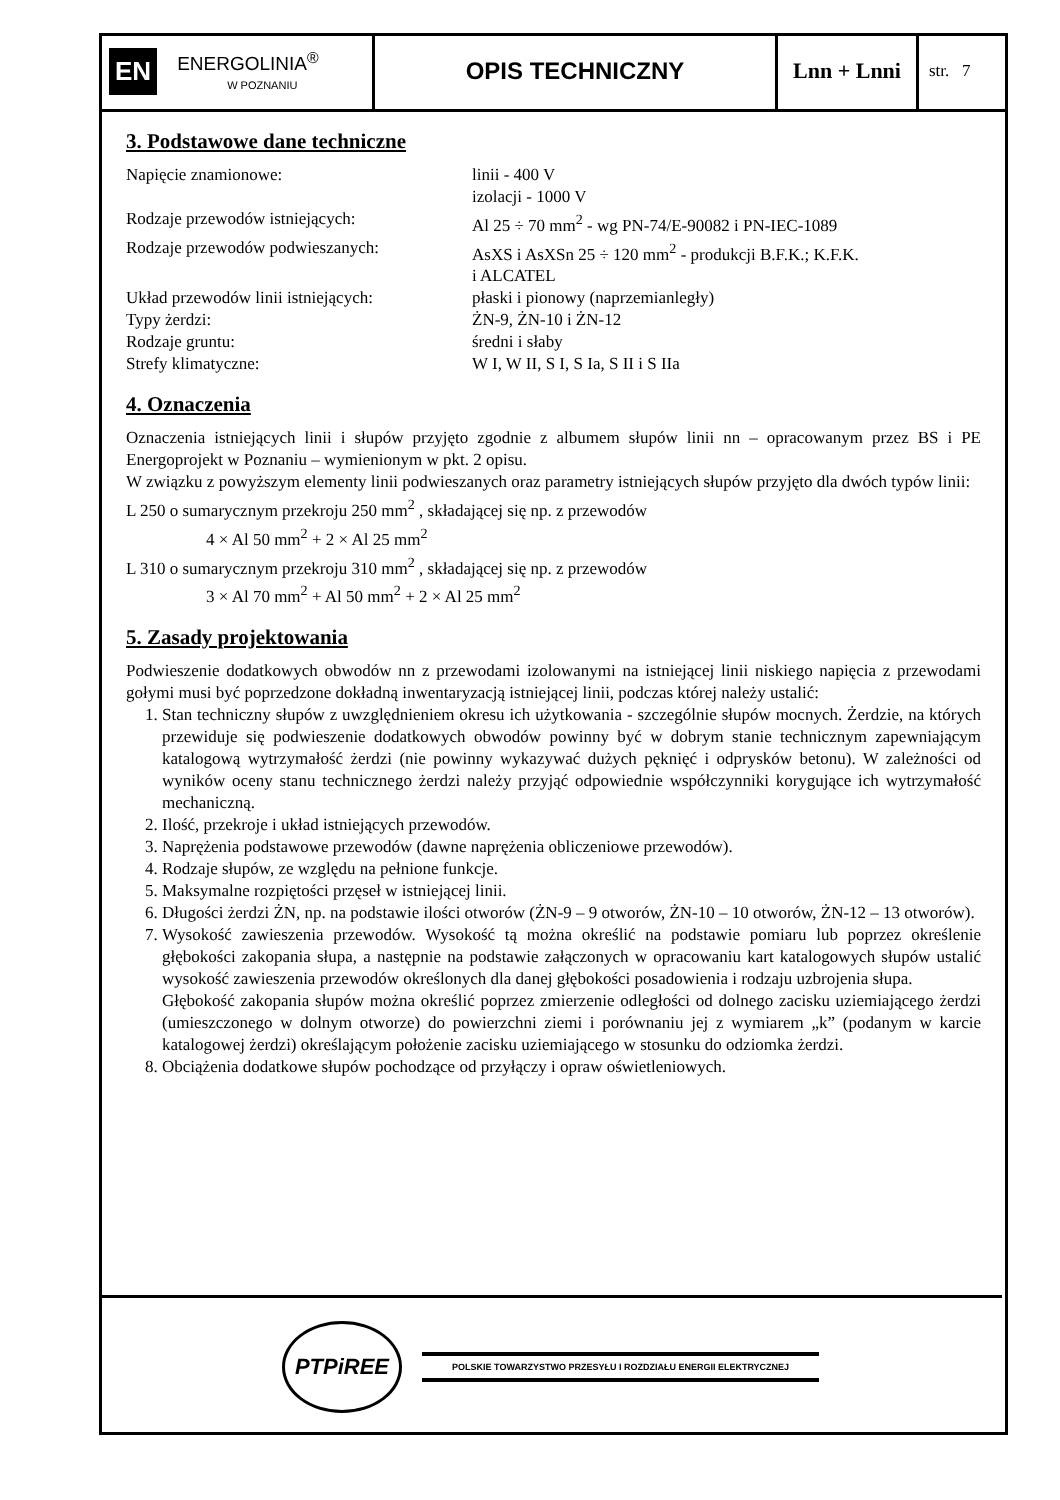EN ENERGOLINIA<sup>®</sup>
W POZNANIU
OPIS TECHNICZNY Lnn + Lnni
str. 7
3. Podstawowe dane techniczne
| Napięcie znamionowe: | linii - 400 V izolacji - 1000 V |
| Rodzaje przewodów istniejących: | Al 25 ÷ 70 mm<sup>2</sup> - wg PN-74/E-90082 i PN-IEC-1089 |
| Rodzaje przewodów podwieszanych: | AsXS i AsXSn 25 ÷ 120 mm<sup>2</sup> - produkcji B.F.K.; K.F.K. i ALCATEL |
| Układ przewodów linii istniejących: | płaski i pionowy (naprzemianległy) |
| Typy żerdzi: | ŻN-9, ŻN-10 i ŻN-12 |
| Rodzaje gruntu: | średni i słaby |
| Strefy klimatyczne: | W I, W II, S I, S Ia, S II i S IIa |
4. Oznaczenia
Oznaczenia istniejących linii i słupów przyjęto zgodnie z albumem słupów linii nn – opracowanym przez BS i PE Energoprojekt w Poznaniu – wymienionym w pkt. 2 opisu.
W związku z powyższym elementy linii podwieszanych oraz parametry istniejących słupów przyjęto dla dwóch typów linii:
L 250 o sumarycznym przekroju 250 mm<sup>2</sup> , składającej się np. z przewodów
4 × Al 50 mm<sup>2</sup> + 2 × Al 25 mm<sup>2</sup>
L 310 o sumarycznym przekroju 310 mm<sup>2</sup> , składającej się np. z przewodów
3 × Al 70 mm<sup>2</sup> + Al 50 mm<sup>2</sup> + 2 × Al 25 mm<sup>2</sup>
5. Zasady projektowania
Podwieszenie dodatkowych obwodów nn z przewodami izolowanymi na istniejącej linii niskiego napięcia z przewodami gołymi musi być poprzedzone dokładną inwentaryzacją istniejącej linii, podczas której należy ustalić:
1. Stan techniczny słupów z uwzględnieniem okresu ich użytkowania - szczególnie słupów mocnych. Żerdzie, na których przewiduje się podwieszenie dodatkowych obwodów powinny być w dobrym stanie technicznym zapewniającym katalogową wytrzymałość żerdzi (nie powinny wykazywać dużych pęknięć i odprysków betonu). W zależności od wyników oceny stanu technicznego żerdzi należy przyjąć odpowiednie współczynniki korygujące ich wytrzymałość mechaniczną.
2. Ilość, przekroje i układ istniejących przewodów.
3. Naprężenia podstawowe przewodów (dawne naprężenia obliczeniowe przewodów).
4. Rodzaje słupów, ze względu na pełnione funkcje.
5. Maksymalne rozpiętości przęseł w istniejącej linii.
6. Długości żerdzi ŻN, np. na podstawie ilości otworów (ŻN-9 – 9 otworów, ŻN-10 – 10 otworów, ŻN-12 – 13 otworów).
7. Wysokość zawieszenia przewodów. Wysokość tą można określić na podstawie pomiaru lub poprzez określenie głębokości zakopania słupa, a następnie na podstawie załączonych w opracowaniu kart katalogowych słupów ustalić wysokość zawieszenia przewodów określonych dla danej głębokości posadowienia i rodzaju uzbrojenia słupa.
Głębokość zakopania słupów można określić poprzez zmierzenie odległości od dolnego zacisku uziemiającego żerdzi (umieszczonego w dolnym otworze) do powierzchni ziemi i porównaniu jej z wymiarem „k” (podanym w karcie katalogowej żerdzi) określającym położenie zacisku uziemiającego w stosunku do odziomka żerdzi.
8. Obciążenia dodatkowe słupów pochodzące od przyłączy i opraw oświetleniowych.
PTPiREE POLSKIE TOWARZYSTWO PRZESYŁU I ROZDZIAŁU ENERGII ELEKTRYCZNEJ